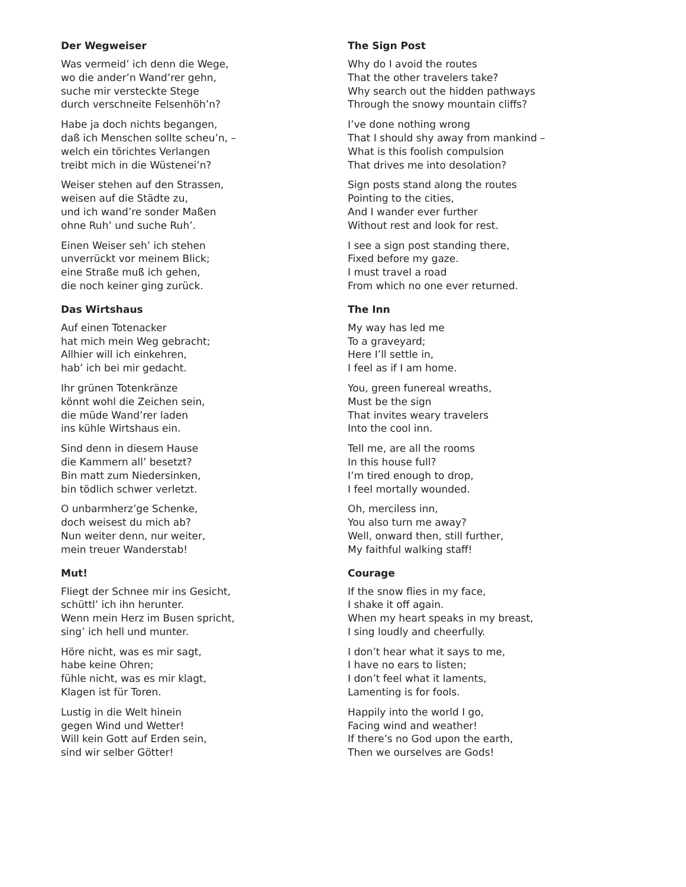Der Wegweiser
Was vermeid’ ich denn die Wege,
wo die ander’n Wand’rer gehn,
suche mir versteckte Stege
durch verschneite Felsenhöh’n?
Habe ja doch nichts begangen,
daß ich Menschen sollte scheu’n, –
welch ein törichtes Verlangen
treibt mich in die Wüstenei’n?
Weiser stehen auf den Strassen,
weisen auf die Städte zu,
und ich wand’re sonder Maßen
ohne Ruh’ und suche Ruh’.
Einen Weiser seh’ ich stehen
unverrückt vor meinem Blick;
eine Straße muß ich gehen,
die noch keiner ging zurück.
Das Wirtshaus
Auf einen Totenacker
hat mich mein Weg gebracht;
Allhier will ich einkehren,
hab’ ich bei mir gedacht.
Ihr grünen Totenkränze
könnt wohl die Zeichen sein,
die müde Wand’rer laden
ins kühle Wirtshaus ein.
Sind denn in diesem Hause
die Kammern all’ besetzt?
Bin matt zum Niedersinken,
bin tödlich schwer verletzt.
O unbarmherz’ge Schenke,
doch weisest du mich ab?
Nun weiter denn, nur weiter,
mein treuer Wanderstab!
Mut!
Fliegt der Schnee mir ins Gesicht,
schüttl’ ich ihn herunter.
Wenn mein Herz im Busen spricht,
sing’ ich hell und munter.
Höre nicht, was es mir sagt,
habe keine Ohren;
fühle nicht, was es mir klagt,
Klagen ist für Toren.
Lustig in die Welt hinein
gegen Wind und Wetter!
Will kein Gott auf Erden sein,
sind wir selber Götter!
The Sign Post
Why do I avoid the routes
That the other travelers take?
Why search out the hidden pathways
Through the snowy mountain cliffs?
I’ve done nothing wrong
That I should shy away from mankind –
What is this foolish compulsion
That drives me into desolation?
Sign posts stand along the routes
Pointing to the cities,
And I wander ever further
Without rest and look for rest.
I see a sign post standing there,
Fixed before my gaze.
I must travel a road
From which no one ever returned.
The Inn
My way has led me
To a graveyard;
Here I’ll settle in,
I feel as if I am home.
You, green funereal wreaths,
Must be the sign
That invites weary travelers
Into the cool inn.
Tell me, are all the rooms
In this house full?
I’m tired enough to drop,
I feel mortally wounded.
Oh, merciless inn,
You also turn me away?
Well, onward then, still further,
My faithful walking staff!
Courage
If the snow flies in my face,
I shake it off again.
When my heart speaks in my breast,
I sing loudly and cheerfully.
I don’t hear what it says to me,
I have no ears to listen;
I don’t feel what it laments,
Lamenting is for fools.
Happily into the world I go,
Facing wind and weather!
If there’s no God upon the earth,
Then we ourselves are Gods!